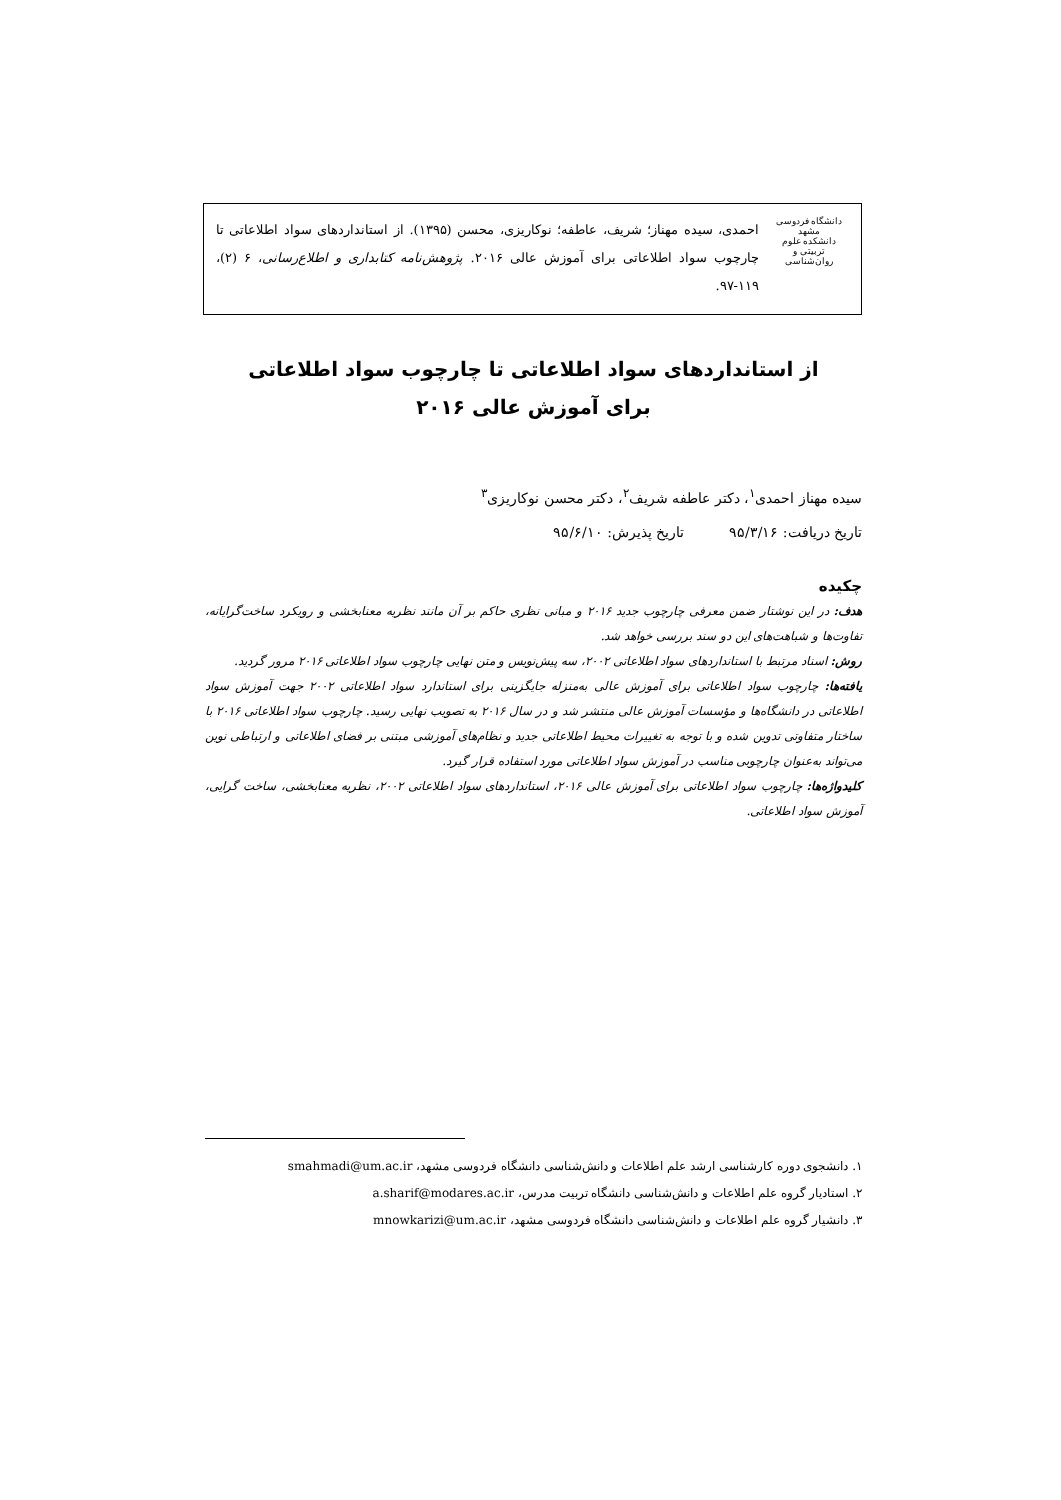دانشگاه فردوسی مشهد
دانشکده علوم تربیتی و روان‌شناسی
احمدی، سیده مهناز؛ شریف، عاطفه؛ نوکاریزی، محسن (۱۳۹۵). از استانداردهای سواد اطلاعاتی تا چارچوب سواد اطلاعاتی برای آموزش عالی ۲۰۱۶. پژوهش‌نامه کتابداری و اطلاع‌رسانی، ۶ (۲)، ۱۱۹-۹۷.
از استانداردهای سواد اطلاعاتی تا چارچوب سواد اطلاعاتی
برای آموزش عالی ۲۰۱۶
سیده مهناز احمدی<sup>۱</sup>، دکتر عاطفه شریف<sup>۲</sup>، دکتر محسن نوکاریزی<sup>۳</sup>
تاریخ دریافت: ۹۵/۳/۱۶ تاریخ پذیرش: ۹۵/۶/۱۰
چکیده
هدف: در این نوشتار ضمن معرفی چارچوب جدید ۲۰۱۶ و مبانی نظری حاکم بر آن مانند نظریه معنابخشی و رویکرد ساخت‌گرایانه، تفاوت‌ها و شباهت‌های این دو سند بررسی خواهد شد.
روش: اسناد مرتبط با استانداردهای سواد اطلاعاتی ۲۰۰۲، سه پیش‌نویس و متن نهایی چارچوب سواد اطلاعاتی ۲۰۱۶ مرور گردید.
یافته‌ها: چارچوب سواد اطلاعاتی برای آموزش عالی به‌منزله جایگزینی برای استاندارد سواد اطلاعاتی ۲۰۰۲ جهت آموزش سواد اطلاعاتی در دانشگاه‌ها و مؤسسات آموزش عالی منتشر شد و در سال ۲۰۱۶ به تصویب نهایی رسید. چارچوب سواد اطلاعاتی ۲۰۱۶ با ساختار متفاوتی تدوین شده و با توجه به تغییرات محیط اطلاعاتی جدید و نظام‌های آموزشی مبتنی بر فضای اطلاعاتی و ارتباطی نوین می‌تواند به‌عنوان چارچوبی مناسب در آموزش سواد اطلاعاتی مورد استفاده قرار گیرد.
کلیدواژه‌ها: چارچوب سواد اطلاعاتی برای آموزش عالی ۲۰۱۶، استانداردهای سواد اطلاعاتی ۲۰۰۲، نظریه معنابخشی، ساخت گرایی، آموزش سواد اطلاعاتی.
۱. دانشجوی دوره کارشناسی ارشد علم اطلاعات و دانش‌شناسی دانشگاه فردوسی مشهد، smahmadi@um.ac.ir
۲. استادیار گروه علم اطلاعات و دانش‌شناسی دانشگاه تربیت مدرس، a.sharif@modares.ac.ir
۳. دانشیار گروه علم اطلاعات و دانش‌شناسی دانشگاه فردوسی مشهد، mnowkarizi@um.ac.ir